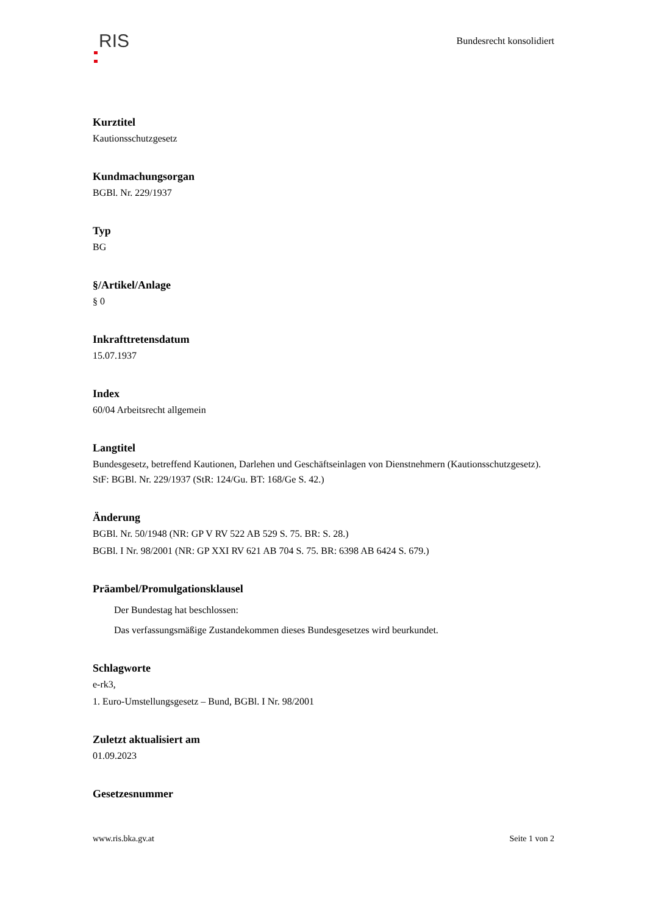RIS
Bundesrecht konsolidiert
Kurztitel
Kautionsschutzgesetz
Kundmachungsorgan
BGBl. Nr. 229/1937
Typ
BG
§/Artikel/Anlage
§ 0
Inkrafttretensdatum
15.07.1937
Index
60/04 Arbeitsrecht allgemein
Langtitel
Bundesgesetz, betreffend Kautionen, Darlehen und Geschäftseinlagen von Dienstnehmern (Kautionsschutzgesetz).
StF: BGBl. Nr. 229/1937 (StR: 124/Gu. BT: 168/Ge S. 42.)
Änderung
BGBl. Nr. 50/1948 (NR: GP V RV 522 AB 529 S. 75. BR: S. 28.)
BGBl. I Nr. 98/2001 (NR: GP XXI RV 621 AB 704 S. 75. BR: 6398 AB 6424 S. 679.)
Präambel/Promulgationsklausel
Der Bundestag hat beschlossen:
Das verfassungsmäßige Zustandekommen dieses Bundesgesetzes wird beurkundet.
Schlagworte
e-rk3,
1. Euro-Umstellungsgesetz – Bund, BGBl. I Nr. 98/2001
Zuletzt aktualisiert am
01.09.2023
Gesetzesnummer
www.ris.bka.gv.at Seite 1 von 2